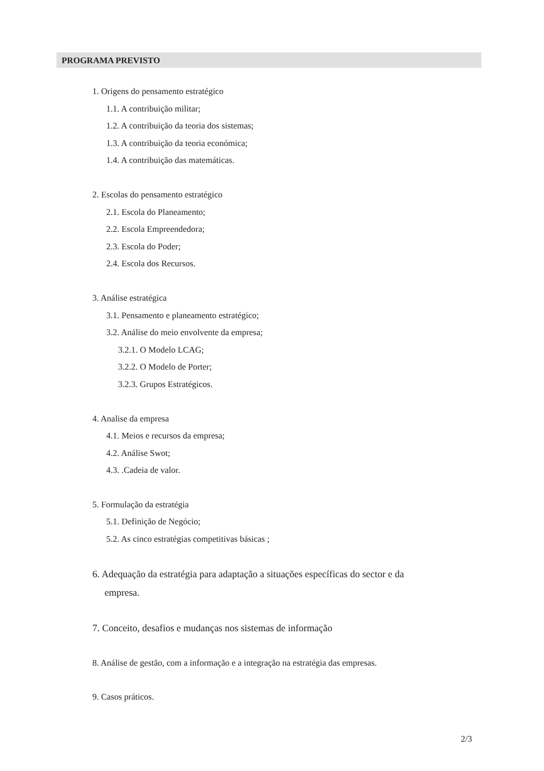PROGRAMA PREVISTO
1. Origens do pensamento estratégico
1.1. A contribuição militar;
1.2. A contribuição da teoria dos sistemas;
1.3. A contribuição da teoria económica;
1.4. A contribuição das matemáticas.
2. Escolas do pensamento estratégico
2.1. Escola do Planeamento;
2.2. Escola Empreendedora;
2.3. Escola do Poder;
2.4. Escola dos Recursos.
3. Análise estratégica
3.1. Pensamento e planeamento estratégico;
3.2. Análise do meio envolvente da empresa;
3.2.1. O Modelo LCAG;
3.2.2. O Modelo de Porter;
3.2.3. Grupos Estratégicos.
4. Analise da empresa
4.1. Meios e recursos da empresa;
4.2. Análise Swot;
4.3. .Cadeia de valor.
5. Formulação da estratégia
5.1. Definição de Negócio;
5.2. As cinco estratégias competitivas básicas ;
6. Adequação da estratégia para adaptação a situações específicas do sector e da
empresa.
7. Conceito, desafios e mudanças nos sistemas de informação
8. Análise de gestão, com a informação e a integração na estratégia das empresas.
9. Casos práticos.
2/3